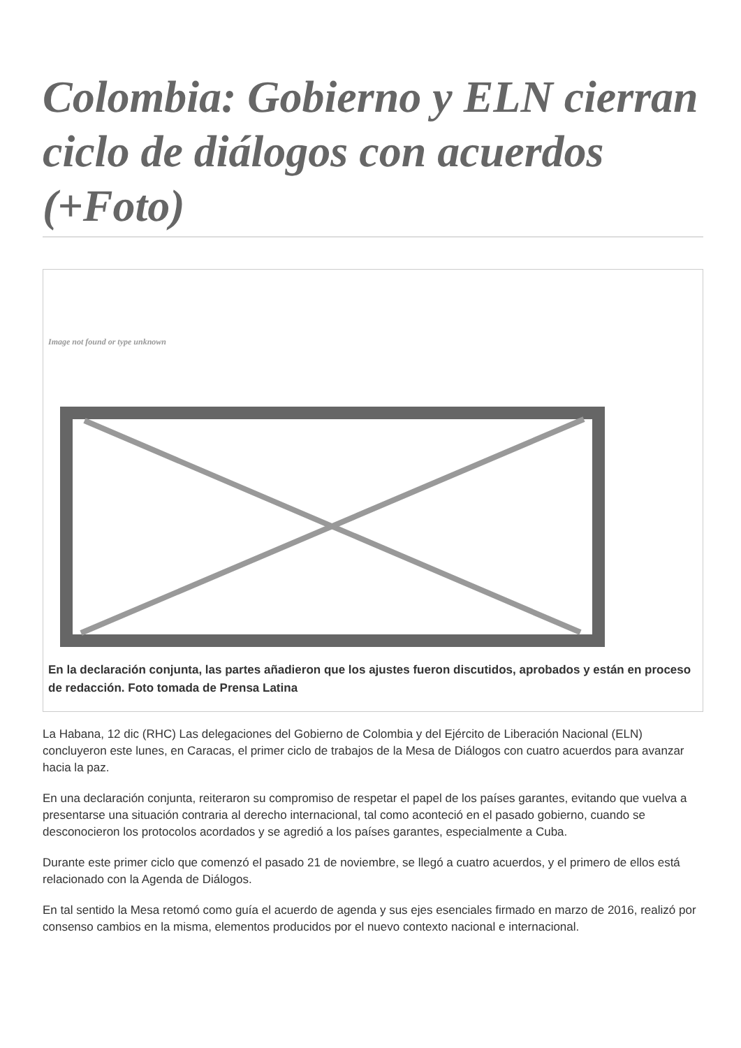Colombia: Gobierno y ELN cierran ciclo de diálogos con acuerdos (+Foto)
Image not found or type unknown
En la declaración conjunta, las partes añadieron que los ajustes fueron discutidos, aprobados y están en proceso de redacción. Foto tomada de Prensa Latina
La Habana, 12 dic (RHC) Las delegaciones del Gobierno de Colombia y del Ejército de Liberación Nacional (ELN) concluyeron este lunes, en Caracas, el primer ciclo de trabajos de la Mesa de Diálogos con cuatro acuerdos para avanzar hacia la paz.
En una declaración conjunta, reiteraron su compromiso de respetar el papel de los países garantes, evitando que vuelva a presentarse una situación contraria al derecho internacional, tal como aconteció en el pasado gobierno, cuando se desconocieron los protocolos acordados y se agredió a los países garantes, especialmente a Cuba.
Durante este primer ciclo que comenzó el pasado 21 de noviembre, se llegó a cuatro acuerdos, y el primero de ellos está relacionado con la Agenda de Diálogos.
En tal sentido la Mesa retomó como guía el acuerdo de agenda y sus ejes esenciales firmado en marzo de 2016, realizó por consenso cambios en la misma, elementos producidos por el nuevo contexto nacional e internacional.